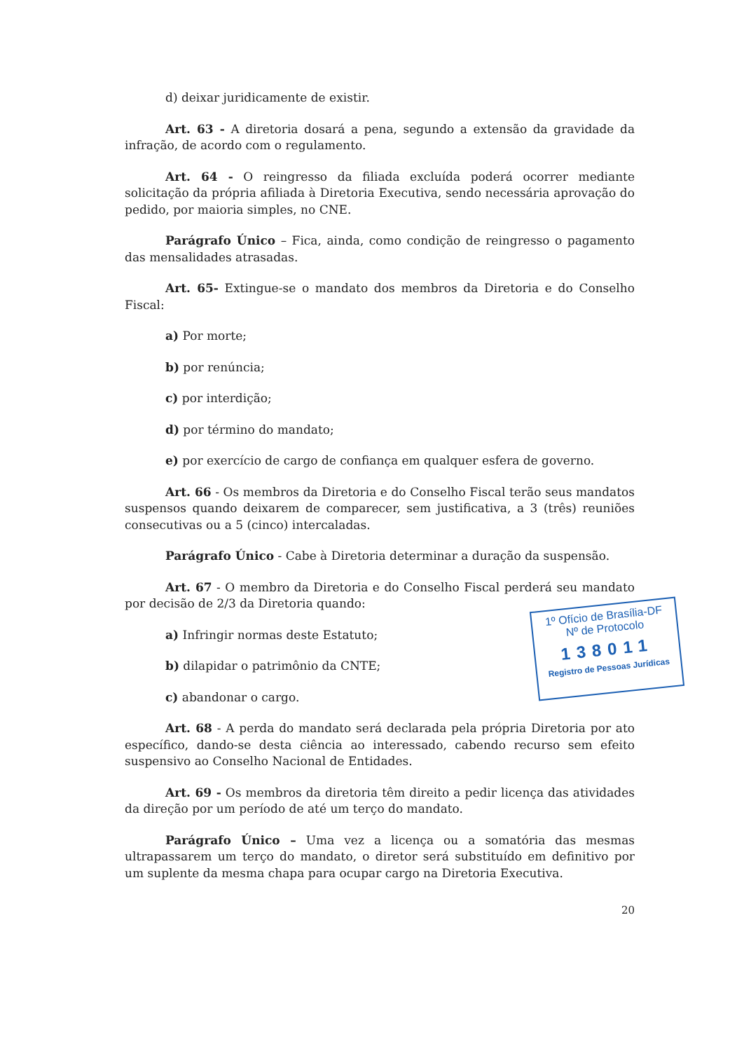d) deixar juridicamente de existir.
Art. 63 - A diretoria dosará a pena, segundo a extensão da gravidade da infração, de acordo com o regulamento.
Art. 64 - O reingresso da filiada excluída poderá ocorrer mediante solicitação da própria afiliada à Diretoria Executiva, sendo necessária aprovação do pedido, por maioria simples, no CNE.
Parágrafo Único – Fica, ainda, como condição de reingresso o pagamento das mensalidades atrasadas.
Art. 65- Extingue-se o mandato dos membros da Diretoria e do Conselho Fiscal:
a) Por morte;
b) por renúncia;
c) por interdição;
d) por término do mandato;
e) por exercício de cargo de confiança em qualquer esfera de governo.
Art. 66 - Os membros da Diretoria e do Conselho Fiscal terão seus mandatos suspensos quando deixarem de comparecer, sem justificativa, a 3 (três) reuniões consecutivas ou a 5 (cinco) intercaladas.
Parágrafo Único - Cabe à Diretoria determinar a duração da suspensão.
Art. 67 - O membro da Diretoria e do Conselho Fiscal perderá seu mandato por decisão de 2/3 da Diretoria quando:
a) Infringir normas deste Estatuto;
b) dilapidar o patrimônio da CNTE;
c) abandonar o cargo.
Art. 68 - A perda do mandato será declarada pela própria Diretoria por ato específico, dando-se desta ciência ao interessado, cabendo recurso sem efeito suspensivo ao Conselho Nacional de Entidades.
Art. 69 - Os membros da diretoria têm direito a pedir licença das atividades da direção por um período de até um terço do mandato.
Parágrafo Único – Uma vez a licença ou a somatória das mesmas ultrapassarem um terço do mandato, o diretor será substituído em definitivo por um suplente da mesma chapa para ocupar cargo na Diretoria Executiva.
20
1º Ofício de Brasília-DF
Nº de Protocolo
138011
Registro de Pessoas Jurídicas